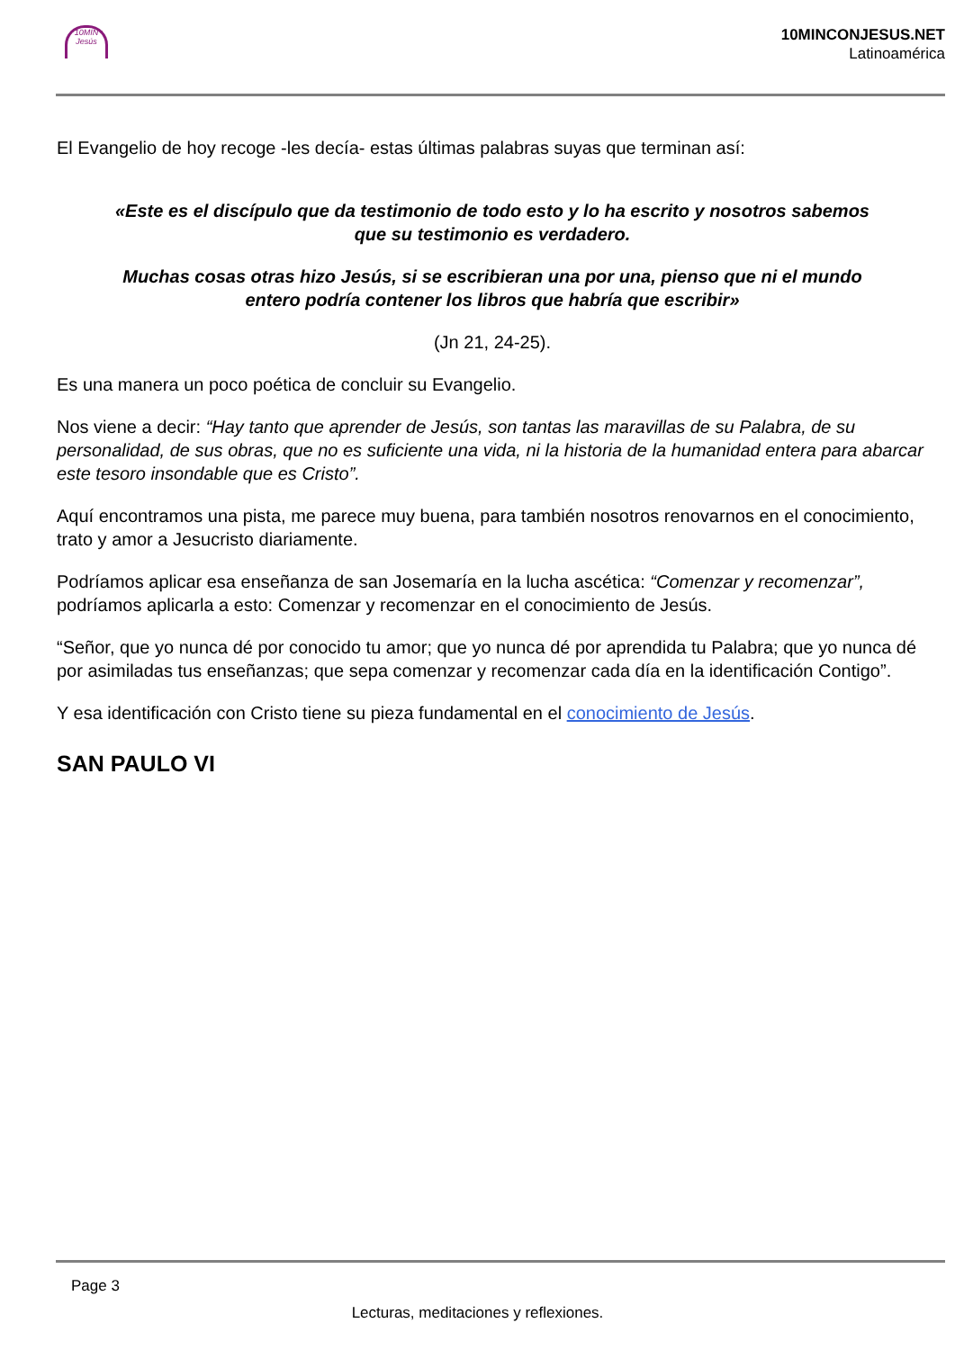10MIN
Jesús
10MINCONJESUS.NET
Latinoamérica
El Evangelio de hoy recoge -les decía- estas últimas palabras suyas que terminan así:
«Este es el discípulo que da testimonio de todo esto y lo ha escrito y nosotros sabemos que su testimonio es verdadero.
Muchas cosas otras hizo Jesús, si se escribieran una por una, pienso que ni el mundo entero podría contener los libros que habría que escribir»
(Jn 21, 24-25).
Es una manera un poco poética de concluir su Evangelio.
Nos viene a decir: “Hay tanto que aprender de Jesús, son tantas las maravillas de su Palabra, de su personalidad, de sus obras, que no es suficiente una vida, ni la historia de la humanidad entera para abarcar este tesoro insondable que es Cristo”.
Aquí encontramos una pista, me parece muy buena, para también nosotros renovarnos en el conocimiento, trato y amor a Jesucristo diariamente.
Podríamos aplicar esa enseñanza de san Josemaría en la lucha ascética: “Comenzar y recomenzar”, podríamos aplicarla a esto: Comenzar y recomenzar en el conocimiento de Jesús.
“Señor, que yo nunca dé por conocido tu amor; que yo nunca dé por aprendida tu Palabra; que yo nunca dé por asimiladas tus enseñanzas; que sepa comenzar y recomenzar cada día en la identificación Contigo”.
Y esa identificación con Cristo tiene su pieza fundamental en el conocimiento de Jesús.
SAN PAULO VI
Page 3
Lecturas, meditaciones y reflexiones.